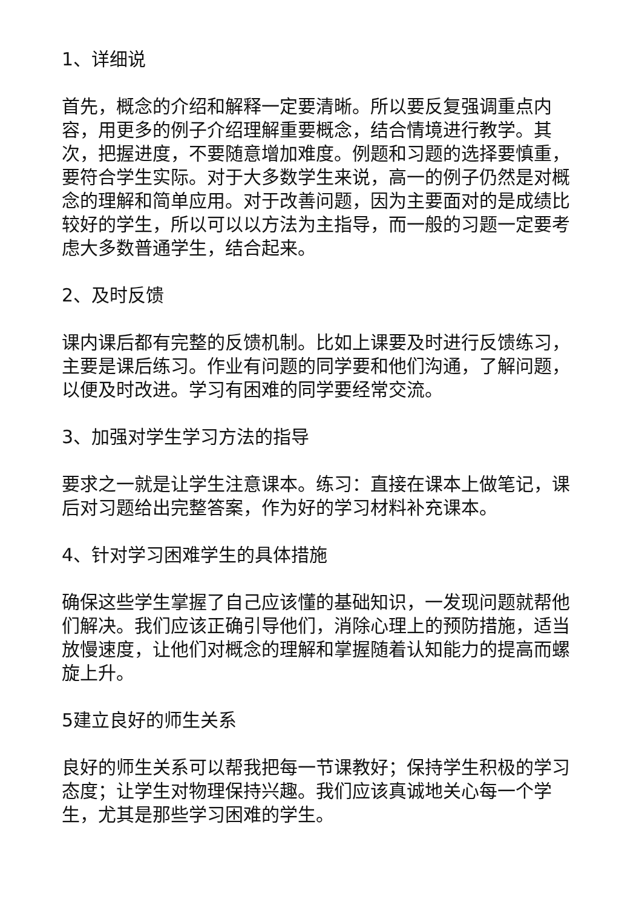1、详细说
首先，概念的介绍和解释一定要清晰。所以要反复强调重点内容，用更多的例子介绍理解重要概念，结合情境进行教学。其次，把握进度，不要随意增加难度。例题和习题的选择要慎重，要符合学生实际。对于大多数学生来说，高一的例子仍然是对概念的理解和简单应用。对于改善问题，因为主要面对的是成绩比较好的学生，所以可以以方法为主指导，而一般的习题一定要考虑大多数普通学生，结合起来。
2、及时反馈
课内课后都有完整的反馈机制。比如上课要及时进行反馈练习，主要是课后练习。作业有问题的同学要和他们沟通，了解问题，以便及时改进。学习有困难的同学要经常交流。
3、加强对学生学习方法的指导
要求之一就是让学生注意课本。练习：直接在课本上做笔记，课后对习题给出完整答案，作为好的学习材料补充课本。
4、针对学习困难学生的具体措施
确保这些学生掌握了自己应该懂的基础知识，一发现问题就帮他们解决。我们应该正确引导他们，消除心理上的预防措施，适当放慢速度，让他们对概念的理解和掌握随着认知能力的提高而螺旋上升。
5建立良好的师生关系
良好的师生关系可以帮我把每一节课教好；保持学生积极的学习态度；让学生对物理保持兴趣。我们应该真诚地关心每一个学生，尤其是那些学习困难的学生。